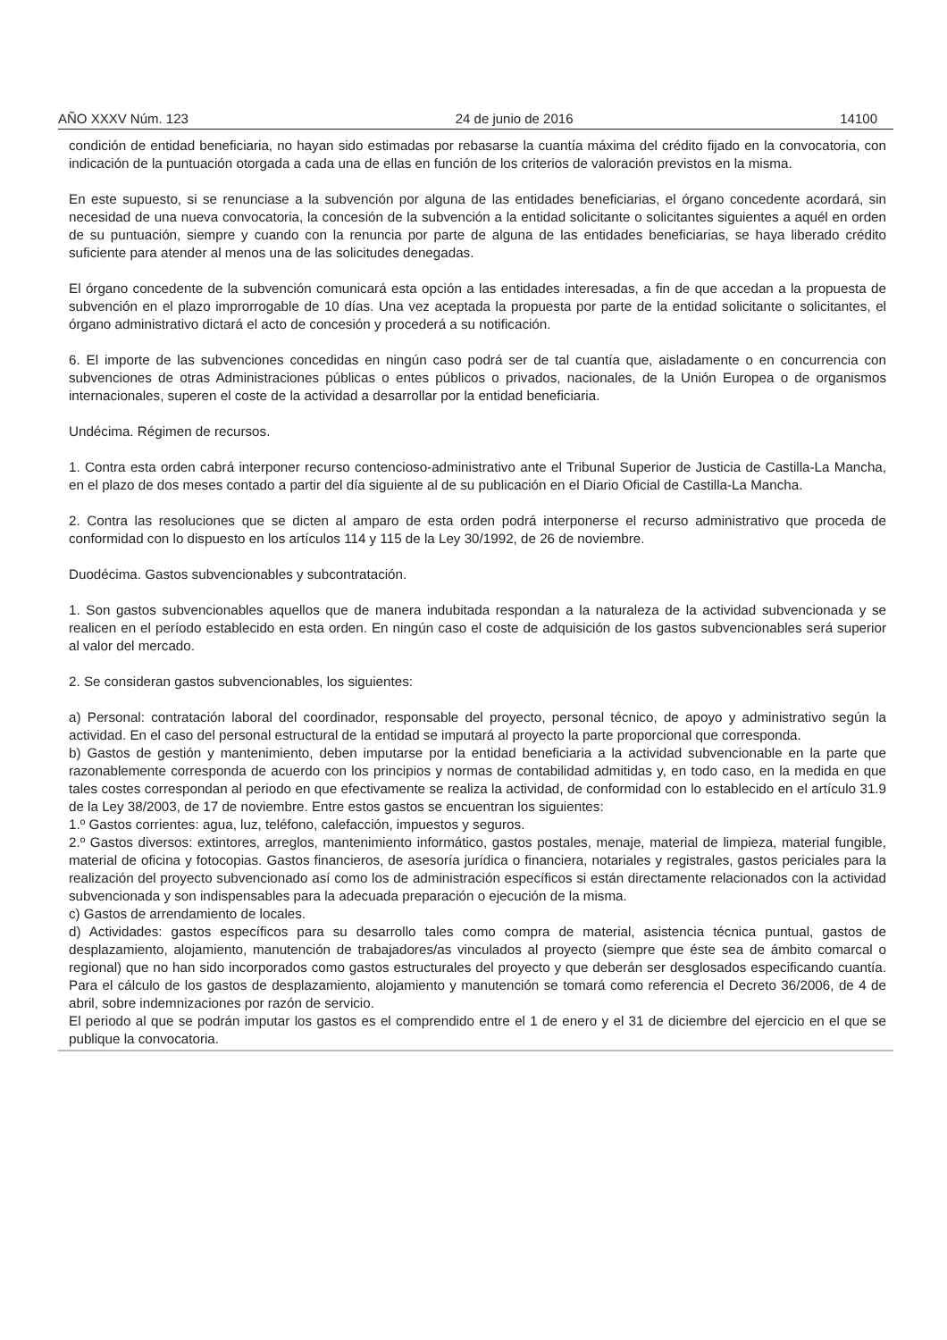AÑO XXXV Núm. 123 24 de junio de 2016 14100
condición de entidad beneficiaria, no hayan sido estimadas por rebasarse la cuantía máxima del crédito fijado en la convocatoria, con indicación de la puntuación otorgada a cada una de ellas en función de los criterios de valoración previstos en la misma.
En este supuesto, si se renunciase a la subvención por alguna de las entidades beneficiarias, el órgano concedente acordará, sin necesidad de una nueva convocatoria, la concesión de la subvención a la entidad solicitante o solicitantes siguientes a aquél en orden de su puntuación, siempre y cuando con la renuncia por parte de alguna de las entidades beneficiarias, se haya liberado crédito suficiente para atender al menos una de las solicitudes denegadas.
El órgano concedente de la subvención comunicará esta opción a las entidades interesadas, a fin de que accedan a la propuesta de subvención en el plazo improrrogable de 10 días. Una vez aceptada la propuesta por parte de la entidad solicitante o solicitantes, el órgano administrativo dictará el acto de concesión y procederá a su notificación.
6. El importe de las subvenciones concedidas en ningún caso podrá ser de tal cuantía que, aisladamente o en concurrencia con subvenciones de otras Administraciones públicas o entes públicos o privados, nacionales, de la Unión Europea o de organismos internacionales, superen el coste de la actividad a desarrollar por la entidad beneficiaria.
Undécima. Régimen de recursos.
1. Contra esta orden cabrá interponer recurso contencioso-administrativo ante el Tribunal Superior de Justicia de Castilla-La Mancha, en el plazo de dos meses contado a partir del día siguiente al de su publicación en el Diario Oficial de Castilla-La Mancha.
2. Contra las resoluciones que se dicten al amparo de esta orden podrá interponerse el recurso administrativo que proceda de conformidad con lo dispuesto en los artículos 114 y 115 de la Ley 30/1992, de 26 de noviembre.
Duodécima. Gastos subvencionables y subcontratación.
1. Son gastos subvencionables aquellos que de manera indubitada respondan a la naturaleza de la actividad subvencionada y se realicen en el período establecido en esta orden. En ningún caso el coste de adquisición de los gastos subvencionables será superior al valor del mercado.
2. Se consideran gastos subvencionables, los siguientes:
a) Personal: contratación laboral del coordinador, responsable del proyecto, personal técnico, de apoyo y administrativo según la actividad. En el caso del personal estructural de la entidad se imputará al proyecto la parte proporcional que corresponda.
b) Gastos de gestión y mantenimiento, deben imputarse por la entidad beneficiaria a la actividad subvencionable en la parte que razonablemente corresponda de acuerdo con los principios y normas de contabilidad admitidas y, en todo caso, en la medida en que tales costes correspondan al periodo en que efectivamente se realiza la actividad, de conformidad con lo establecido en el artículo 31.9 de la Ley 38/2003, de 17 de noviembre. Entre estos gastos se encuentran los siguientes:
1.º Gastos corrientes: agua, luz, teléfono, calefacción, impuestos y seguros.
2.º Gastos diversos: extintores, arreglos, mantenimiento informático, gastos postales, menaje, material de limpieza, material fungible, material de oficina y fotocopias. Gastos financieros, de asesoría jurídica o financiera, notariales y registrales, gastos periciales para la realización del proyecto subvencionado así como los de administración específicos si están directamente relacionados con la actividad subvencionada y son indispensables para la adecuada preparación o ejecución de la misma.
c) Gastos de arrendamiento de locales.
d) Actividades: gastos específicos para su desarrollo tales como compra de material, asistencia técnica puntual, gastos de desplazamiento, alojamiento, manutención de trabajadores/as vinculados al proyecto (siempre que éste sea de ámbito comarcal o regional) que no han sido incorporados como gastos estructurales del proyecto y que deberán ser desglosados especificando cuantía. Para el cálculo de los gastos de desplazamiento, alojamiento y manutención se tomará como referencia el Decreto 36/2006, de 4 de abril, sobre indemnizaciones por razón de servicio.
El periodo al que se podrán imputar los gastos es el comprendido entre el 1 de enero y el 31 de diciembre del ejercicio en el que se publique la convocatoria.